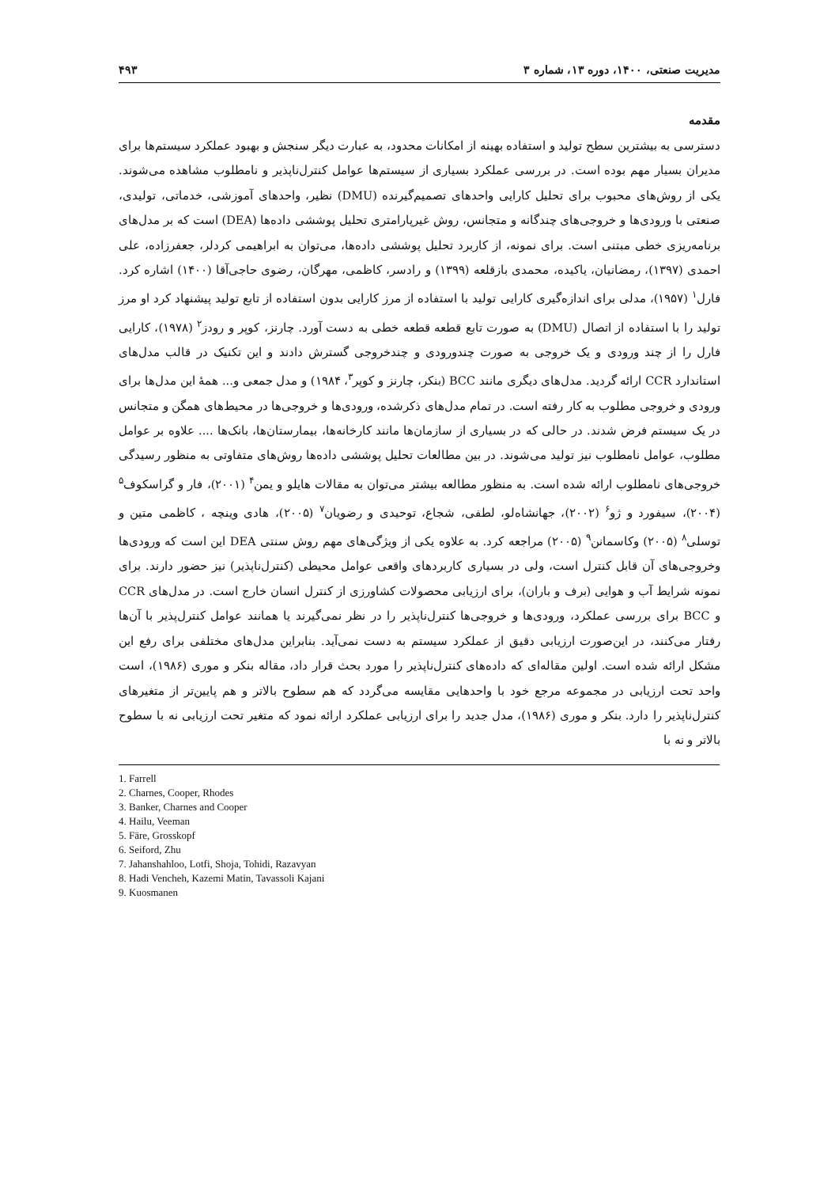مدیریت صنعتی، ۱۴۰۰، دوره ۱۳، شماره ۳ ۴۹۳
مقدمه
دسترسی به بیشترین سطح تولید و استفاده بهینه از امکانات محدود، به عبارت دیگر سنجش و بهبود عملکرد سیستم‌ها برای مدیران بسیار مهم بوده است. در بررسی عملکرد بسیاری از سیستم‌ها عوامل کنترل‌ناپذیر و نامطلوب مشاهده می‌شوند. یکی از روش‌های محبوب برای تحلیل کارایی واحدهای تصمیم‌گیرنده (DMU) نظیر، واحدهای آموزشی، خدماتی، تولیدی، صنعتی با ورودی‌ها و خروجی‌های چندگانه و متجانس، روش غیرپارامتری تحلیل پوششی داده‌ها (DEA) است که بر مدل‌های برنامه‌ریزی خطی مبتنی است. برای نمونه، از کاربرد تحلیل پوششی داده‌ها، می‌توان به ابراهیمی کردلر، جعفرزاده، علی احمدی (۱۳۹۷)، رمضانیان، یاکیده، محمدی بازقلعه (۱۳۹۹) و رادسر، کاظمی، مهرگان، رضوی حاجی‌آقا (۱۴۰۰) اشاره کرد. فارل<sup>۱</sup> (۱۹۵۷)، مدلی برای اندازه‌گیری کارایی تولید با استفاده از مرز کارایی بدون استفاده از تابع تولید پیشنهاد کرد او مرز تولید را با استفاده از اتصال (DMU) به صورت تابع قطعه قطعه خطی به دست آورد. چارنز، کوپر و رودز<sup>۲</sup> (۱۹۷۸)، کارایی فارل را از چند ورودی و یک خروجی به صورت چندورودی و چندخروجی گسترش دادند و این تکنیک در قالب مدل‌های استاندارد CCR ارائه گردید. مدل‌های دیگری مانند BCC (بنکر، چارنز و کوپر<sup>۳</sup>، ۱۹۸۴) و مدل جمعی و... همهٔ این مدل‌ها برای ورودی و خروجی مطلوب به کار رفته است. در تمام مدل‌های ذکرشده، ورودی‌ها و خروجی‌ها در محیط‌های همگن و متجانس در یک سیستم فرض شدند. در حالی که در بسیاری از سازمان‌ها مانند کارخانه‌ها، بیمارستان‌ها، بانک‌ها .... علاوه بر عوامل مطلوب، عوامل نامطلوب نیز تولید می‌شوند. در بین مطالعات تحلیل پوششی داده‌ها روش‌های متفاوتی به منظور رسیدگی خروجی‌های نامطلوب ارائه شده است. به منظور مطالعه بیشتر می‌توان به مقالات هایلو و یمن<sup>۴</sup> (۲۰۰۱)، فار و گراسکوف<sup>۵</sup> (۲۰۰۴)، سیفورد و ژو<sup>۶</sup> (۲۰۰۲)، جهانشاه‌لو، لطفی، شجاع، توحیدی و رضویان<sup>۷</sup> (۲۰۰۵)، هادی وینچه ، کاظمی متین و توسلی<sup>۸</sup> (۲۰۰۵) وکاسمانن<sup>۹</sup> (۲۰۰۵) مراجعه کرد. به علاوه یکی از ویژگی‌های مهم روش سنتی DEA این است که ورودی‌ها وخروجی‌های آن قابل کنترل است، ولی در بسیاری کاربردهای واقعی عوامل محیطی (کنترل‌ناپذیر) نیز حضور دارند. برای نمونه شرایط آب و هوایی (برف و باران)، برای ارزیابی محصولات کشاورزی از کنترل انسان خارج است. در مدل‌های CCR و BCC برای بررسی عملکرد، ورودی‌ها و خروجی‌ها کنترل‌ناپذیر را در نظر نمی‌گیرند یا همانند عوامل کنترل‌پذیر با آن‌ها رفتار می‌کنند، در این‌صورت ارزیابی دقیق از عملکرد سیستم به دست نمی‌آید. بنابراین مدل‌های مختلفی برای رفع این مشکل ارائه شده است. اولین مقاله‌ای که داده‌های کنترل‌ناپذیر را مورد بحث قرار داد، مقاله بنکر و موری (۱۹۸۶)، است واحد تحت ارزیابی در مجموعه مرجع خود با واحدهایی مقایسه می‌گردد که هم سطوح بالاتر و هم پایین‌تر از متغیرهای کنترل‌ناپذیر را دارد. بنکر و موری (۱۹۸۶)، مدل جدید را برای ارزیابی عملکرد ارائه نمود که متغیر تحت ارزیابی نه با سطوح بالاتر و نه با
1. Farrell
2. Charnes, Cooper, Rhodes
3. Banker, Charnes and Cooper
4. Hailu, Veeman
5. Färe, Grosskopf
6. Seiford, Zhu
7. Jahanshahloo, Lotfi, Shoja, Tohidi, Razavyan
8. Hadi Vencheh, Kazemi Matin, Tavassoli Kajani
9. Kuosmanen